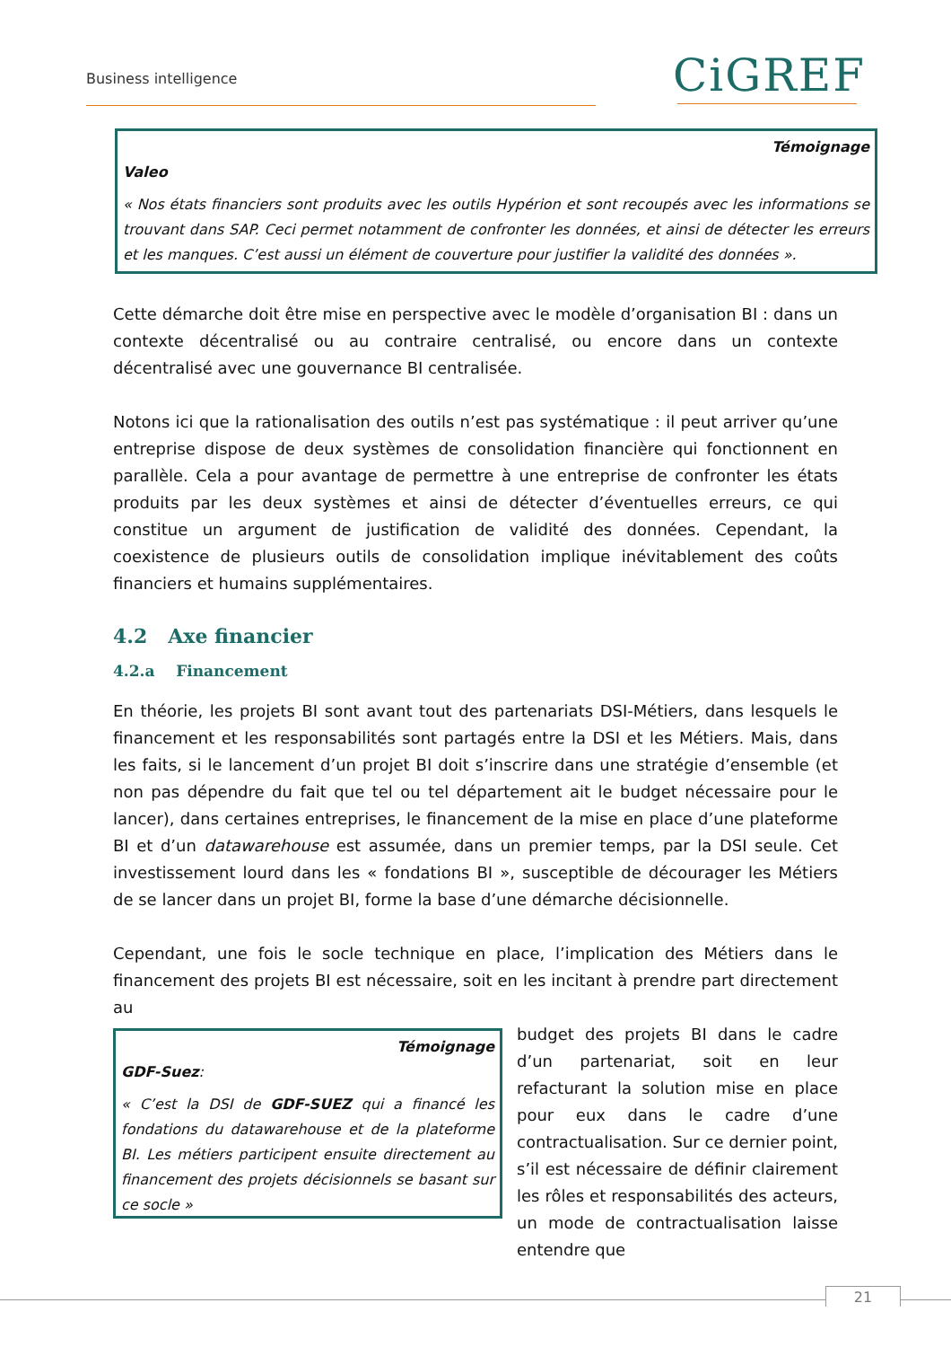Business intelligence CiGREF
Témoignage
Valeo
« Nos états financiers sont produits avec les outils Hypérion et sont recoupés avec les informations se trouvant dans SAP. Ceci permet notamment de confronter les données, et ainsi de détecter les erreurs et les manques. C’est aussi un élément de couverture pour justifier la validité des données ».
Cette démarche doit être mise en perspective avec le modèle d’organisation BI : dans un contexte décentralisé ou au contraire centralisé, ou encore dans un contexte décentralisé avec une gouvernance BI centralisée.
Notons ici que la rationalisation des outils n’est pas systématique : il peut arriver qu’une entreprise dispose de deux systèmes de consolidation financière qui fonctionnent en parallèle. Cela a pour avantage de permettre à une entreprise de confronter les états produits par les deux systèmes et ainsi de détecter d’éventuelles erreurs, ce qui constitue un argument de justification de validité des données. Cependant, la coexistence de plusieurs outils de consolidation implique inévitablement des coûts financiers et humains supplémentaires.
4.2 Axe financier
4.2.a Financement
En théorie, les projets BI sont avant tout des partenariats DSI-Métiers, dans lesquels le financement et les responsabilités sont partagés entre la DSI et les Métiers. Mais, dans les faits, si le lancement d’un projet BI doit s’inscrire dans une stratégie d’ensemble (et non pas dépendre du fait que tel ou tel département ait le budget nécessaire pour le lancer), dans certaines entreprises, le financement de la mise en place d’une plateforme BI et d’un datawarehouse est assumée, dans un premier temps, par la DSI seule. Cet investissement lourd dans les « fondations BI », susceptible de décourager les Métiers de se lancer dans un projet BI, forme la base d’une démarche décisionnelle.
Cependant, une fois le socle technique en place, l’implication des Métiers dans le financement des projets BI est nécessaire, soit en les incitant à prendre part directement au
Témoignage
GDF-Suez:
« C’est la DSI de GDF-SUEZ qui a financé les fondations du datawarehouse et de la plateforme BI. Les métiers participent ensuite directement au financement des projets décisionnels se basant sur ce socle »
budget des projets BI dans le cadre d’un partenariat, soit en leur refacturant la solution mise en place pour eux dans le cadre d’une contractualisation. Sur ce dernier point, s’il est nécessaire de définir clairement les rôles et responsabilités des acteurs, un mode de contractualisation laisse entendre que
21